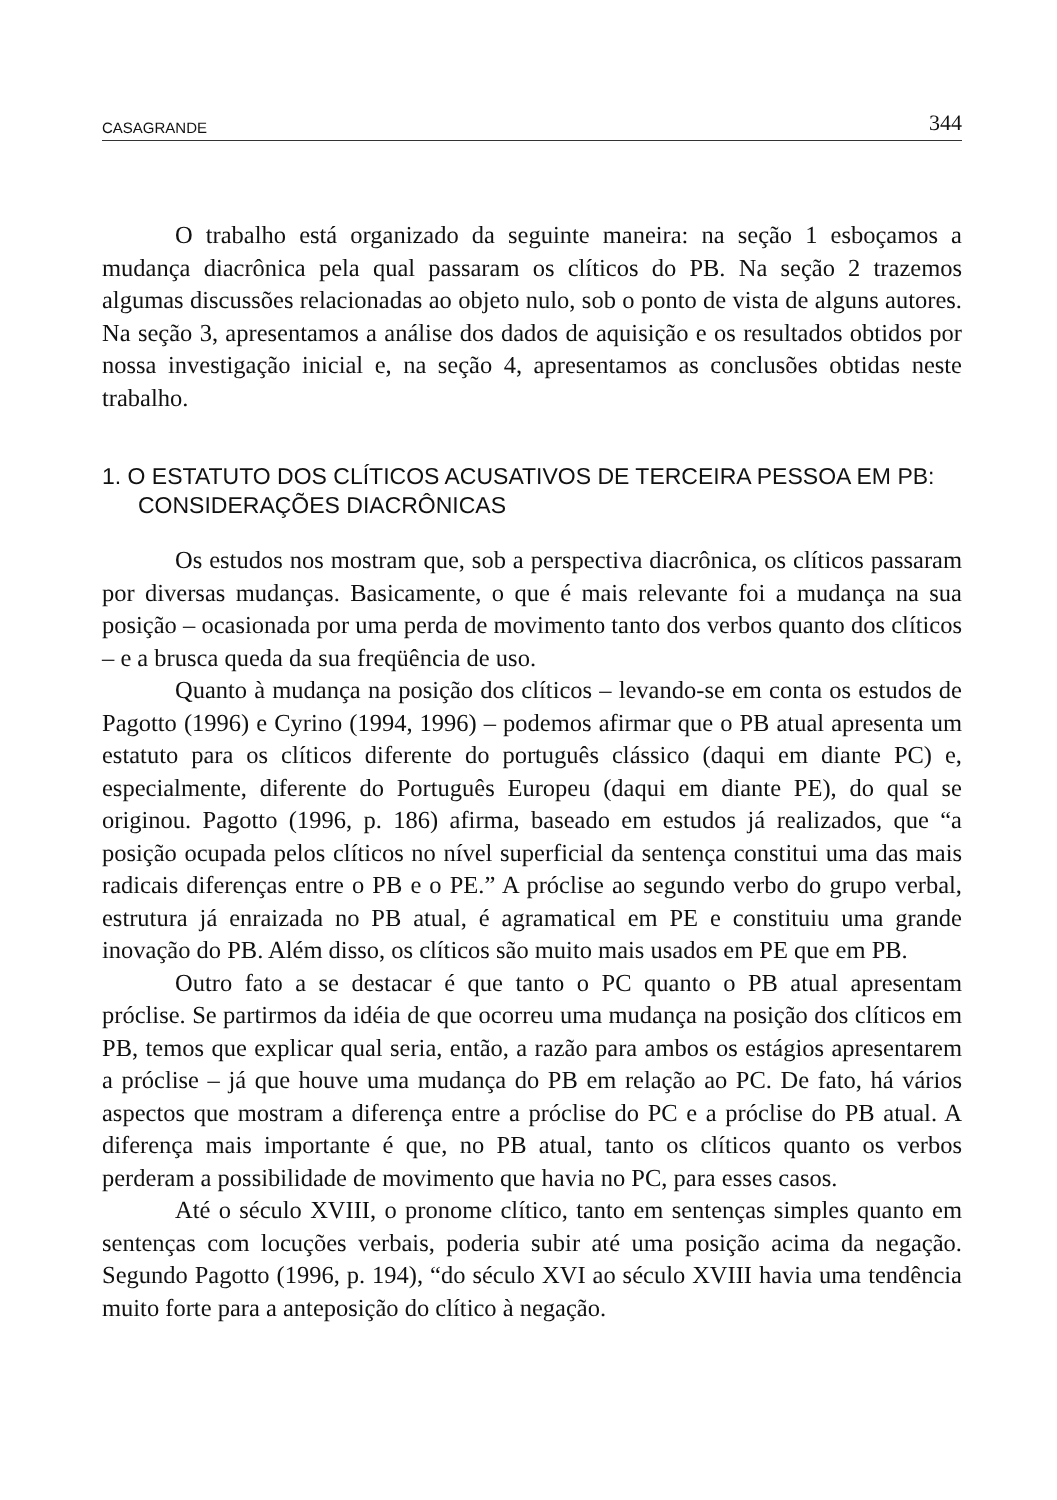CASAGRANDE 344
O trabalho está organizado da seguinte maneira: na seção 1 esboçamos a mudança diacrônica pela qual passaram os clíticos do PB. Na seção 2 trazemos algumas discussões relacionadas ao objeto nulo, sob o ponto de vista de alguns autores. Na seção 3, apresentamos a análise dos dados de aquisição e os resultados obtidos por nossa investigação inicial e, na seção 4, apresentamos as conclusões obtidas neste trabalho.
1. O ESTATUTO DOS CLÍTICOS ACUSATIVOS DE TERCEIRA PESSOA EM PB: CONSIDERAÇÕES DIACRÔNICAS
Os estudos nos mostram que, sob a perspectiva diacrônica, os clíticos passaram por diversas mudanças. Basicamente, o que é mais relevante foi a mudança na sua posição – ocasionada por uma perda de movimento tanto dos verbos quanto dos clíticos – e a brusca queda da sua freqüência de uso.
Quanto à mudança na posição dos clíticos – levando-se em conta os estudos de Pagotto (1996) e Cyrino (1994, 1996) – podemos afirmar que o PB atual apresenta um estatuto para os clíticos diferente do português clássico (daqui em diante PC) e, especialmente, diferente do Português Europeu (daqui em diante PE), do qual se originou. Pagotto (1996, p. 186) afirma, baseado em estudos já realizados, que “a posição ocupada pelos clíticos no nível superficial da sentença constitui uma das mais radicais diferenças entre o PB e o PE.” A próclise ao segundo verbo do grupo verbal, estrutura já enraizada no PB atual, é agramatical em PE e constituiu uma grande inovação do PB. Além disso, os clíticos são muito mais usados em PE que em PB.
Outro fato a se destacar é que tanto o PC quanto o PB atual apresentam próclise. Se partirmos da idéia de que ocorreu uma mudança na posição dos clíticos em PB, temos que explicar qual seria, então, a razão para ambos os estágios apresentarem a próclise – já que houve uma mudança do PB em relação ao PC. De fato, há vários aspectos que mostram a diferença entre a próclise do PC e a próclise do PB atual. A diferença mais importante é que, no PB atual, tanto os clíticos quanto os verbos perderam a possibilidade de movimento que havia no PC, para esses casos.
Até o século XVIII, o pronome clítico, tanto em sentenças simples quanto em sentenças com locuções verbais, poderia subir até uma posição acima da negação. Segundo Pagotto (1996, p. 194), “do século XVI ao século XVIII havia uma tendência muito forte para a anteposição do clítico à negação.